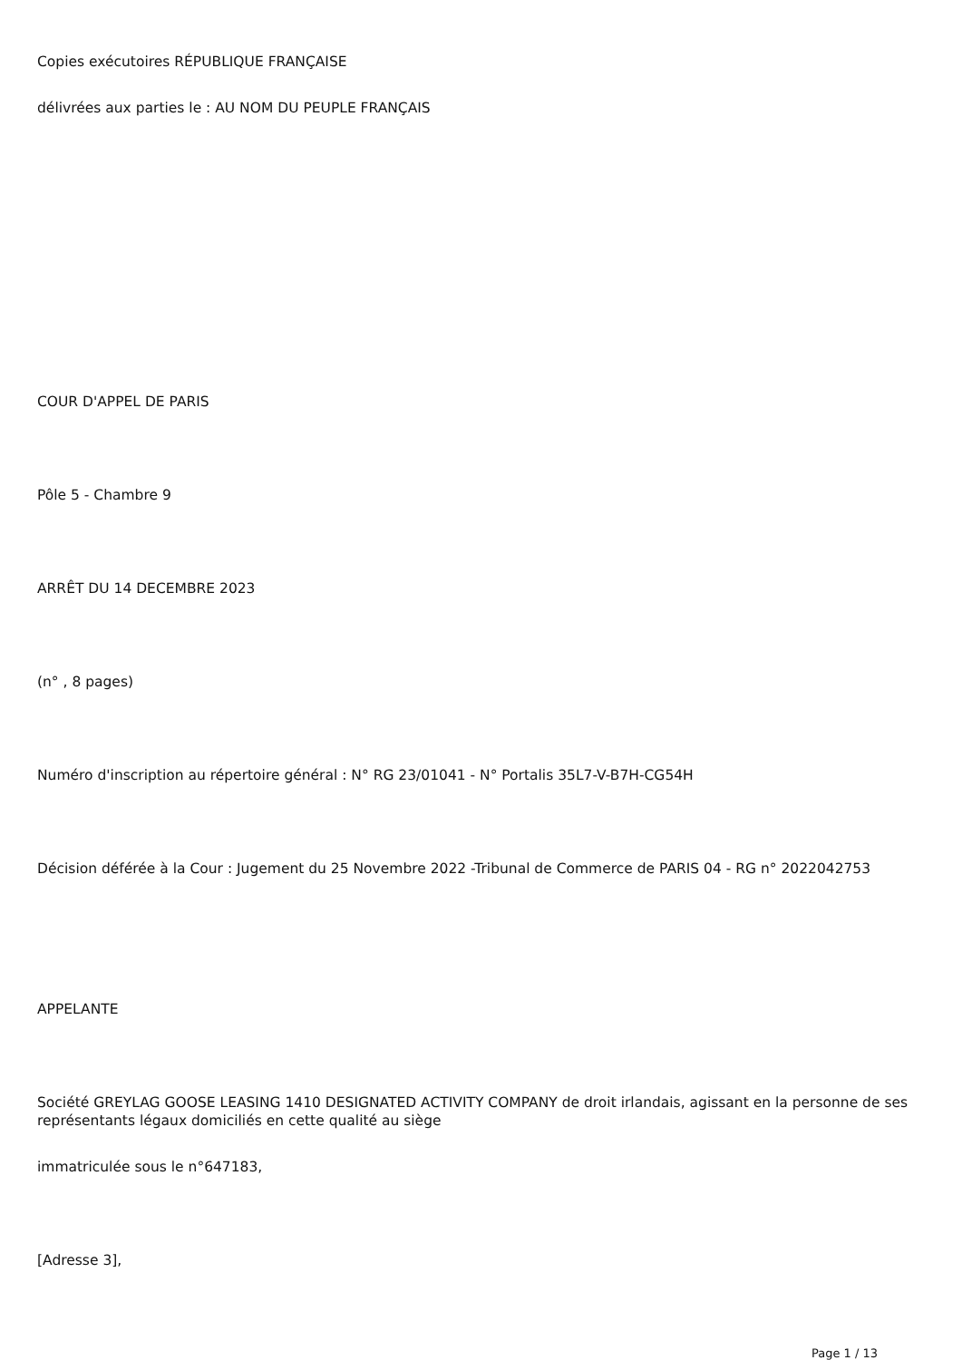Copies exécutoires RÉPUBLIQUE FRANÇAISE
délivrées aux parties le : AU NOM DU PEUPLE FRANÇAIS
COUR D'APPEL DE PARIS
Pôle 5 - Chambre 9
ARRÊT DU 14 DECEMBRE 2023
(n° , 8 pages)
Numéro d'inscription au répertoire général : N° RG 23/01041 - N° Portalis 35L7-V-B7H-CG54H
Décision déférée à la Cour : Jugement du 25 Novembre 2022 -Tribunal de Commerce de PARIS 04 - RG n° 2022042753
APPELANTE
Société GREYLAG GOOSE LEASING 1410 DESIGNATED ACTIVITY COMPANY de droit irlandais, agissant en la personne de ses représentants légaux domiciliés en cette qualité au siège
immatriculée sous le n°647183,
[Adresse 3],
Page 1 / 13